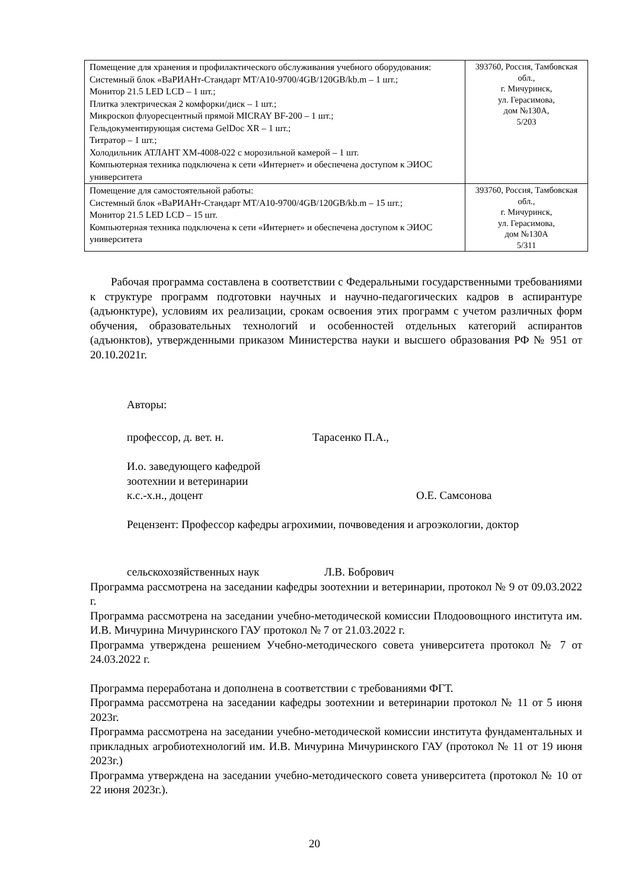| Помещение для хранения и профилактического обслуживания учебного оборудования: Системный блок «ВаРИАНт-Стандарт МТ/А10-9700/4GB/120GB/kb.m – 1 шт.; Монитор 21.5 LED LCD – 1 шт.; Плитка электрическая 2 комфорки/диск – 1 шт.; Микроскоп флуоресцентный прямой MICRAY BF-200 – 1 шт.; Гельдокументирующая система GelDoc XR – 1 шт.; Титратор – 1 шт.; Холодильник АТЛАНТ ХМ-4008-022 с морозильной камерой – 1 шт. Компьютерная техника подключена к сети «Интернет» и обеспечена доступом к ЭИОС университета | 393760, Россия, Тамбовская обл., г. Мичуринск, ул. Герасимова, дом №130А, 5/203 |
| Помещение для самостоятельной работы: Системный блок «ВаРИАНт-Стандарт МТ/А10-9700/4GB/120GB/kb.m – 15 шт.; Монитор 21.5 LED LCD – 15 шт. Компьютерная техника подключена к сети «Интернет» и обеспечена доступом к ЭИОС университета | 393760, Россия, Тамбовская обл., г. Мичуринск, ул. Герасимова, дом №130А 5/311 |
Рабочая программа составлена в соответствии с Федеральными государственными требованиями к структуре программ подготовки научных и научно-педагогических кадров в аспирантуре (адъюнктуре), условиям их реализации, срокам освоения этих программ с учетом различных форм обучения, образовательных технологий и особенностей отдельных категорий аспирантов (адъюнктов), утвержденными приказом Министерства науки и высшего образования РФ № 951 от 20.10.2021г.
Авторы:
профессор, д. вет. н. Тарасенко П.А.,
И.о. заведующего кафедрой
зоотехнии и ветеринарии
к.с.-х.н., доцент О.Е. Самсонова
Рецензент: Профессор кафедры агрохимии, почвоведения и агроэкологии, доктор
сельскохозяйственных наук Л.В. Бобрович
Программа рассмотрена на заседании кафедры зоотехнии и ветеринарии, протокол № 9 от 09.03.2022 г.
Программа рассмотрена на заседании учебно-методической комиссии Плодоовощного института им. И.В. Мичурина Мичуринского ГАУ протокол № 7 от 21.03.2022 г.
Программа утверждена решением Учебно-методического совета университета протокол № 7 от 24.03.2022 г.
Программа переработана и дополнена в соответствии с требованиями ФГТ.
Программа рассмотрена на заседании кафедры зоотехнии и ветеринарии протокол № 11 от 5 июня 2023г.
Программа рассмотрена на заседании учебно-методической комиссии института фундаментальных и прикладных агробиотехнологий им. И.В. Мичурина Мичуринского ГАУ (протокол № 11 от 19 июня 2023г.)
Программа утверждена на заседании учебно-методического совета университета (протокол № 10 от 22 июня 2023г.).
20